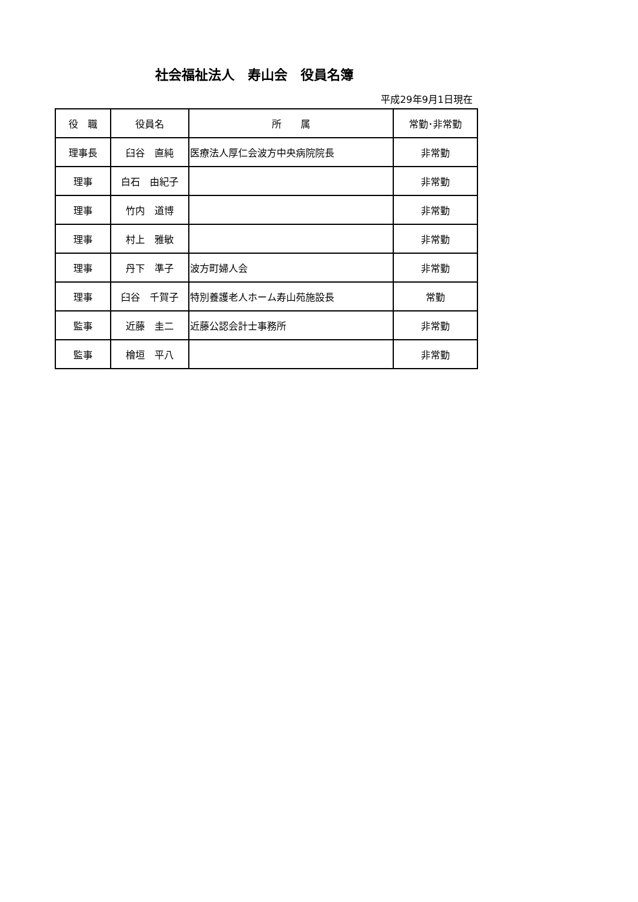社会福祉法人　寿山会　役員名簿
平成29年9月1日現在
| 役 職 | 役員名 | 所 属 | 常勤･非常勤 |
| --- | --- | --- | --- |
| 理事長 | 臼谷 直純 | 医療法人厚仁会波方中央病院院長 | 非常勤 |
| 理事 | 白石 由紀子 | | 非常勤 |
| 理事 | 竹内 道博 | | 非常勤 |
| 理事 | 村上 雅敏 | | 非常勤 |
| 理事 | 丹下 準子 | 波方町婦人会 | 非常勤 |
| 理事 | 臼谷 千賀子 | 特別養護老人ホーム寿山苑施設長 | 常勤 |
| 監事 | 近藤 圭二 | 近藤公認会計士事務所 | 非常勤 |
| 監事 | 檜垣 平八 | | 非常勤 |